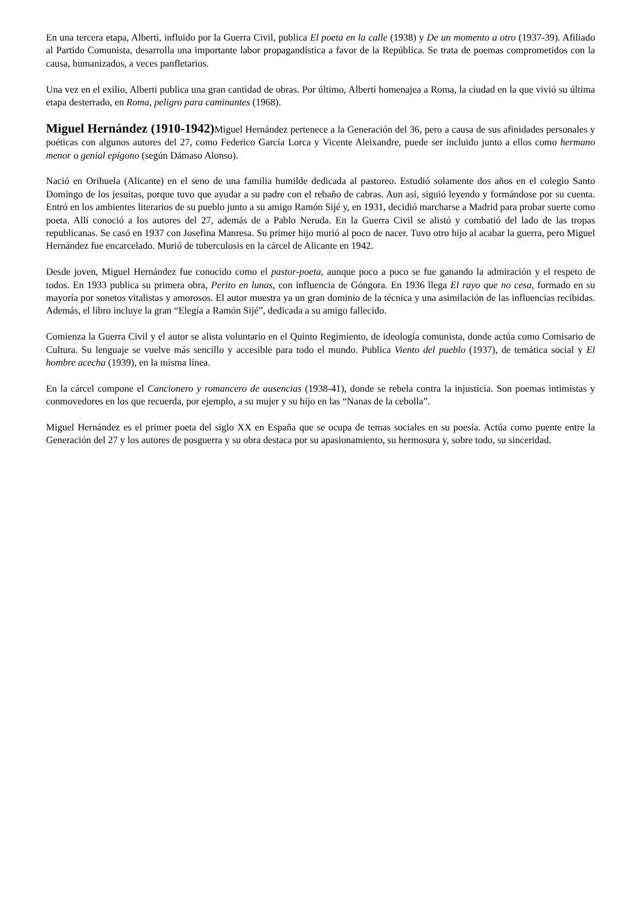En una tercera etapa, Alberti, influido por la Guerra Civil, publica El poeta en la calle (1938) y De un momento a otro (1937-39). Afiliado al Partido Comunista, desarrolla una importante labor propagandística a favor de la República. Se trata de poemas comprometidos con la causa, humanizados, a veces panfletarios.
Una vez en el exilio, Alberti publica una gran cantidad de obras. Por último, Alberti homenajea a Roma, la ciudad en la que vivió su última etapa desterrado, en Roma, peligro para caminantes (1968).
Miguel Hernández (1910-1942) Miguel Hernández pertenece a la Generación del 36, pero a causa de sus afinidades personales y poéticas con algunos autores del 27, como Federico García Lorca y Vicente Aleixandre, puede ser incluido junto a ellos como hermano menor o genial epígono (según Dámaso Alonso).
Nació en Orihuela (Alicante) en el seno de una familia humilde dedicada al pastoreo. Estudió solamente dos años en el colegio Santo Domingo de los jesuitas, porque tuvo que ayudar a su padre con el rebaño de cabras. Aun así, siguió leyendo y formándose por su cuenta. Entró en los ambientes literarios de su pueblo junto a su amigo Ramón Sijé y, en 1931, decidió marcharse a Madrid para probar suerte como poeta. Allí conoció a los autores del 27, además de a Pablo Neruda. En la Guerra Civil se alistó y combatió del lado de las tropas republicanas. Se casó en 1937 con Josefina Manresa. Su primer hijo murió al poco de nacer. Tuvo otro hijo al acabar la guerra, pero Miguel Hernández fue encarcelado. Murió de tuberculosis en la cárcel de Alicante en 1942.
Desde joven, Miguel Hernández fue conocido como el pastor-poeta, aunque poco a poco se fue ganando la admiración y el respeto de todos. En 1933 publica su primera obra, Perito en lunas, con influencia de Góngora. En 1936 llega El rayo que no cesa, formado en su mayoría por sonetos vitalistas y amorosos. El autor muestra ya un gran dominio de la técnica y una asimilación de las influencias recibidas. Además, el libro incluye la gran “Elegía a Ramón Sijé”, dedicada a su amigo fallecido.
Comienza la Guerra Civil y el autor se alista voluntario en el Quinto Regimiento, de ideología comunista, donde actúa como Comisario de Cultura. Su lenguaje se vuelve más sencillo y accesible para todo el mundo. Publica Viento del pueblo (1937), de temática social y El hombre acecha (1939), en la misma línea.
En la cárcel compone el Cancionero y romancero de ausencias (1938-41), donde se rebela contra la injusticia. Son poemas intimistas y conmovedores en los que recuerda, por ejemplo, a su mujer y su hijo en las “Nanas de la cebolla”.
Miguel Hernández es el primer poeta del siglo XX en España que se ocupa de temas sociales en su poesía. Actúa como puente entre la Generación del 27 y los autores de posguerra y su obra destaca por su apasionamiento, su hermosura y, sobre todo, su sinceridad.